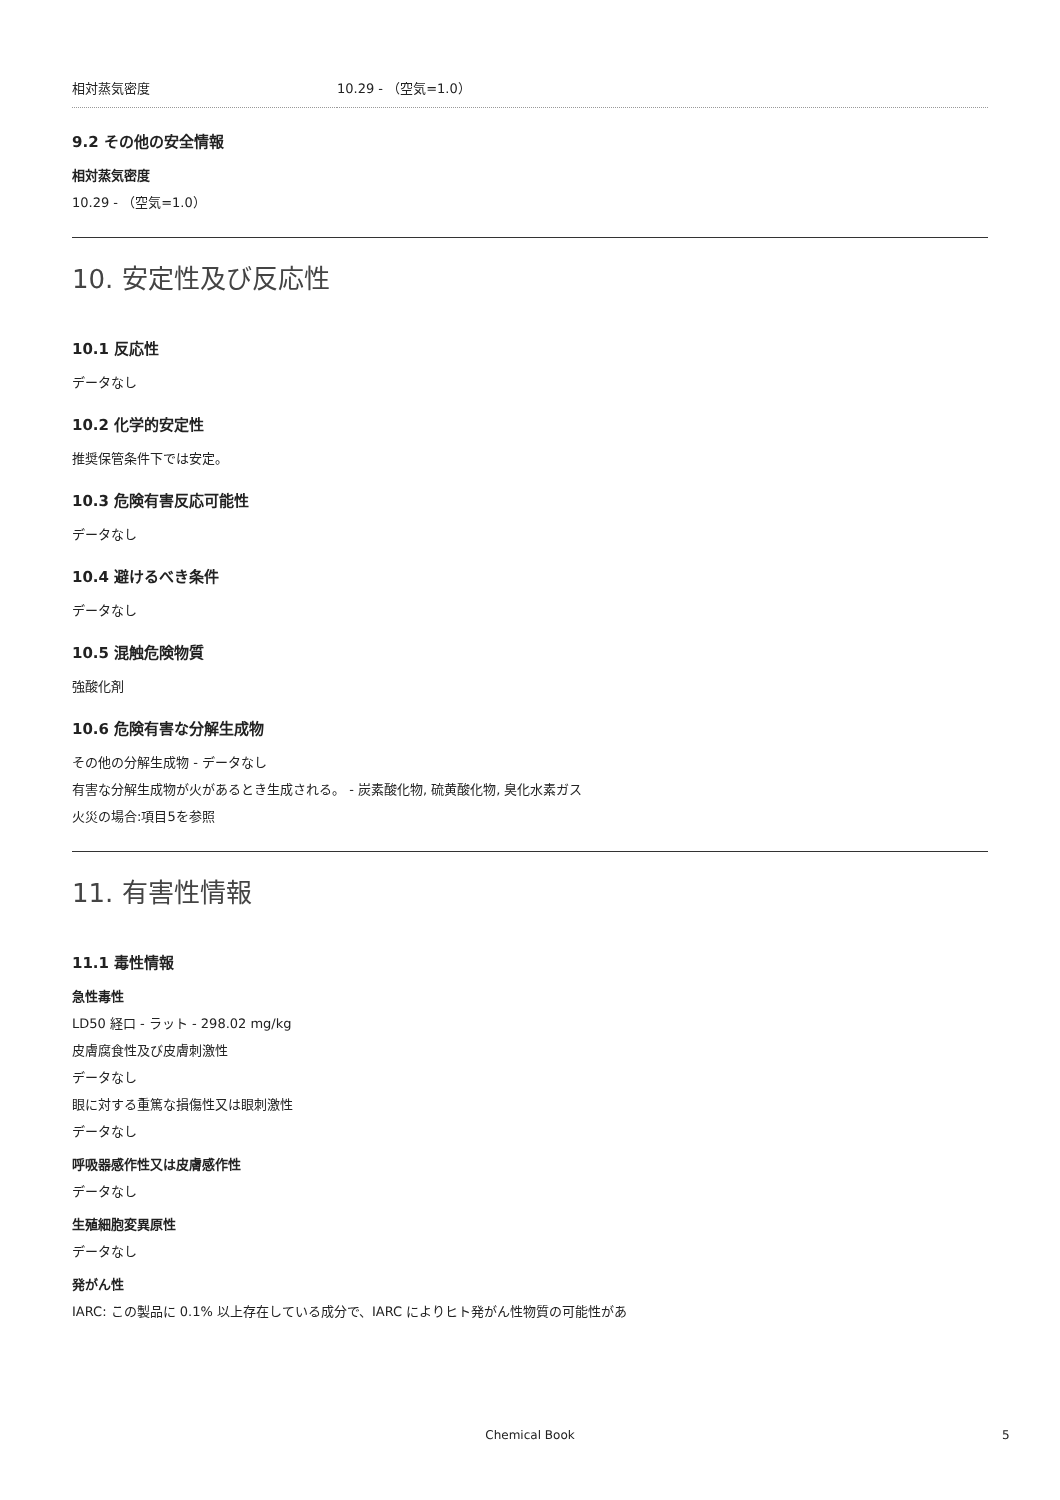| 相対蒸気密度 | 10.29 - （空気=1.0） |
9.2 その他の安全情報
相対蒸気密度
10.29 - （空気=1.0）
10. 安定性及び反応性
10.1 反応性
データなし
10.2 化学的安定性
推奨保管条件下では安定。
10.3 危険有害反応可能性
データなし
10.4 避けるべき条件
データなし
10.5 混触危険物質
強酸化剤
10.6 危険有害な分解生成物
その他の分解生成物 - データなし
有害な分解生成物が火があるとき生成される。 - 炭素酸化物, 硫黄酸化物, 臭化水素ガス
火災の場合:項目5を参照
11. 有害性情報
11.1 毒性情報
急性毒性
LD50 経口 - ラット - 298.02 mg/kg
皮膚腐食性及び皮膚刺激性
データなし
眼に対する重篤な損傷性又は眼刺激性
データなし
呼吸器感作性又は皮膚感作性
データなし
生殖細胞変異原性
データなし
発がん性
IARC: この製品に 0.1% 以上存在している成分で、IARC によりヒト発がん性物質の可能性があ
Chemical Book 5